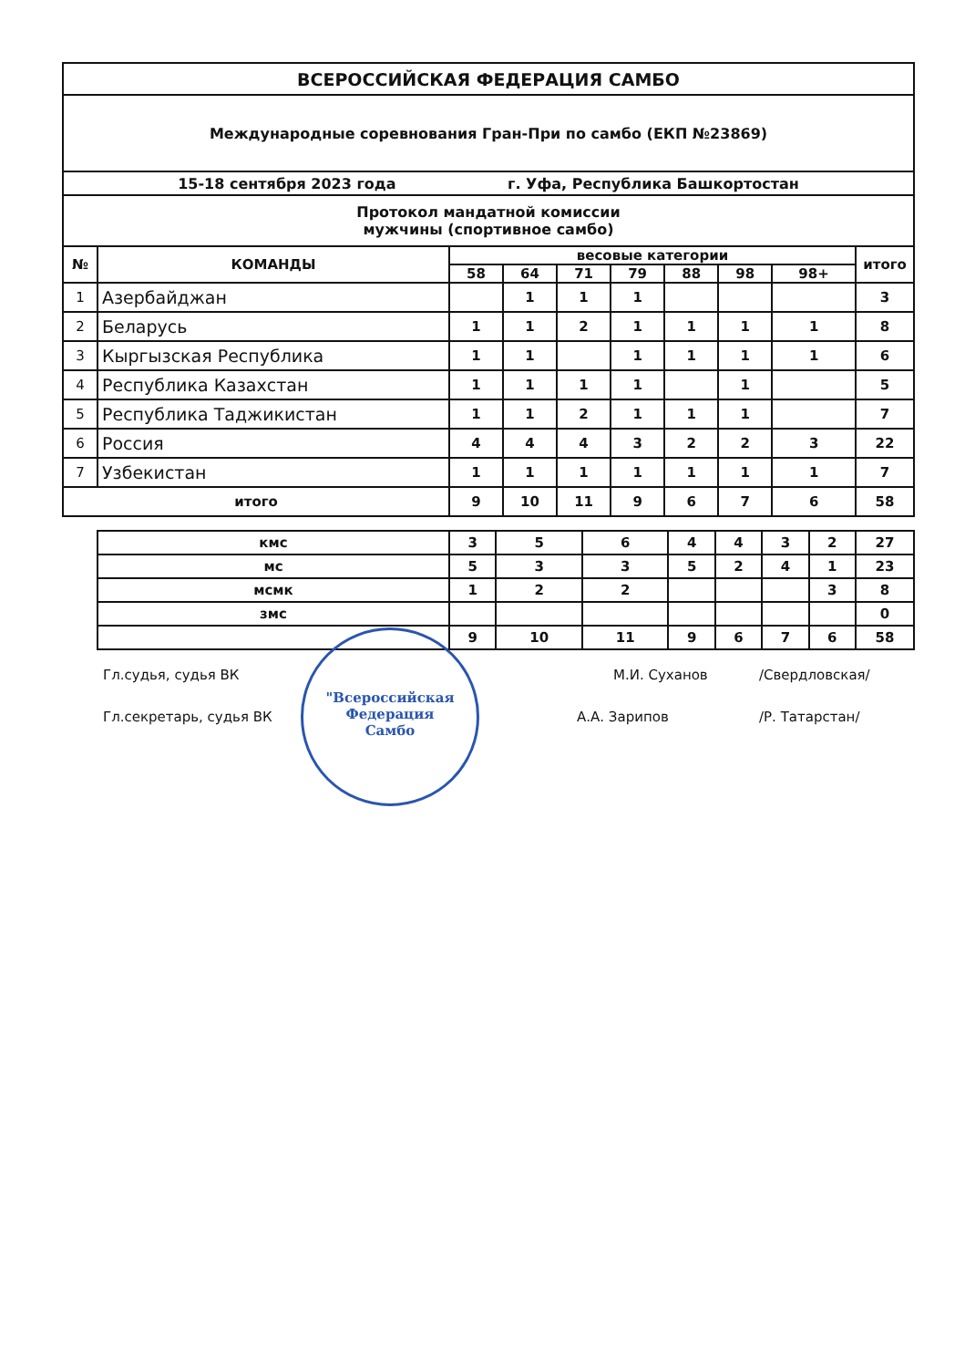| ВСЕРОССИЙСКАЯ ФЕДЕРАЦИЯ САМБО | | | | | | | | | |
| Международные соревнования Гран-При по самбо (ЕКП №23869) | | | | | | | | | |
| 15-18 сентября 2023 года г. Уфа, Республика Башкортостан | | | | | | | | | |
| Протокол мандатной комиссии мужчины (спортивное самбо) | | | | | | | | | |
| № | КОМАНДЫ | весовые категории | | | | | | | итого |
| | | 58 | 64 | 71 | 79 | 88 | 98 | 98+ | |
| 1 | Азербайджан | | 1 | 1 | 1 | | | | 3 |
| 2 | Беларусь | 1 | 1 | 2 | 1 | 1 | 1 | 1 | 8 |
| 3 | Кыргызская Республика | 1 | 1 | | 1 | 1 | 1 | 1 | 6 |
| 4 | Республика Казахстан | 1 | 1 | 1 | 1 | | 1 | | 5 |
| 5 | Республика Таджикистан | 1 | 1 | 2 | 1 | 1 | 1 | | 7 |
| 6 | Россия | 4 | 4 | 4 | 3 | 2 | 2 | 3 | 22 |
| 7 | Узбекистан | 1 | 1 | 1 | 1 | 1 | 1 | 1 | 7 |
| итого | | 9 | 10 | 11 | 9 | 6 | 7 | 6 | 58 |
| кмс | 3 | 5 | 6 | 4 | 4 | 3 | 2 | 27 |
| мс | 5 | 3 | 3 | 5 | 2 | 4 | 1 | 23 |
| мсмк | 1 | 2 | 2 | | | | 3 | 8 |
| змс | | | | | | | | 0 |
| | 9 | 10 | 11 | 9 | 6 | 7 | 6 | 58 |
Гл.судья, судья ВК М.И. Суханов /Свердловская/
Гл.секретарь, судья ВК А.А. Зарипов /Р. Татарстан/
"Всероссийская
Федерация
Самбо